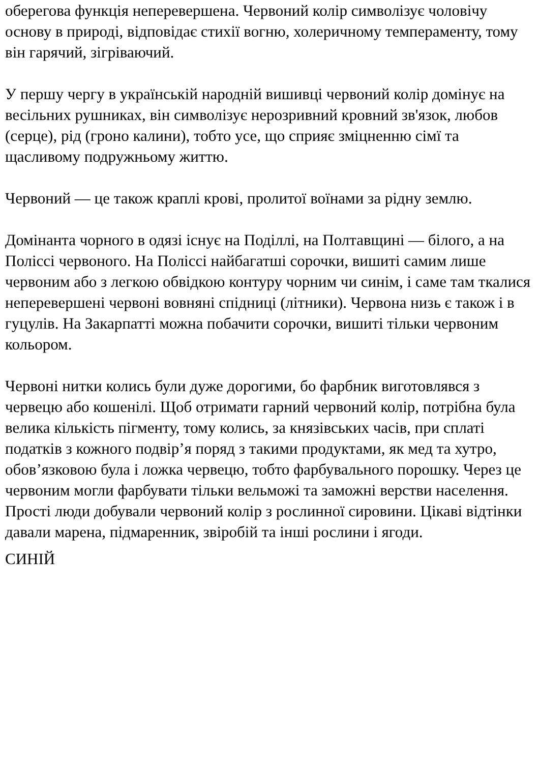оберегова функція неперевершена. Червоний колір символізує чоловічу основу в природі, відповідає стихії вогню, холеричному темпераменту, тому він гарячий, зігріваючий.
У першу чергу в українській народній вишивці червоний колір домінує на весільних рушниках, він символізує нерозривний кровний зв'язок, любов (серце), рід (гроно калини), тобто усе, що сприяє зміцненню сімї та щасливому подружньому життю.
Червоний — це також краплі крові, пролитої воїнами за рідну землю.
Домінанта чорного в одязі існує на Поділлі, на Полтавщині — білого, а на Поліссі червоного. На Поліссі найбагатші сорочки, вишиті самим лише червоним або з легкою обвідкою контуру чорним чи синім, і саме там ткалися неперевершені червоні вовняні спідниці (літники). Червона низь є також і в гуцулів. На Закарпатті можна побачити сорочки, вишиті тільки червоним кольором.
Червоні нитки колись були дуже дорогими, бо фарбник виготовлявся з червецю або кошенілі. Щоб отримати гарний червоний колір, потрібна була велика кількість пігменту, тому колись, за князівських часів, при сплаті податків з кожного подвір’я поряд з такими продуктами, як мед та хутро, обов’язковою була і ложка червецю, тобто фарбувального порошку. Через це червоним могли фарбувати тільки вельможі та заможні верстви населення. Прості люди добували червоний колір з рослинної сировини. Цікаві відтінки давали марена, підмаренник, звіробій та інші рослини і ягоди.
СИНІЙ